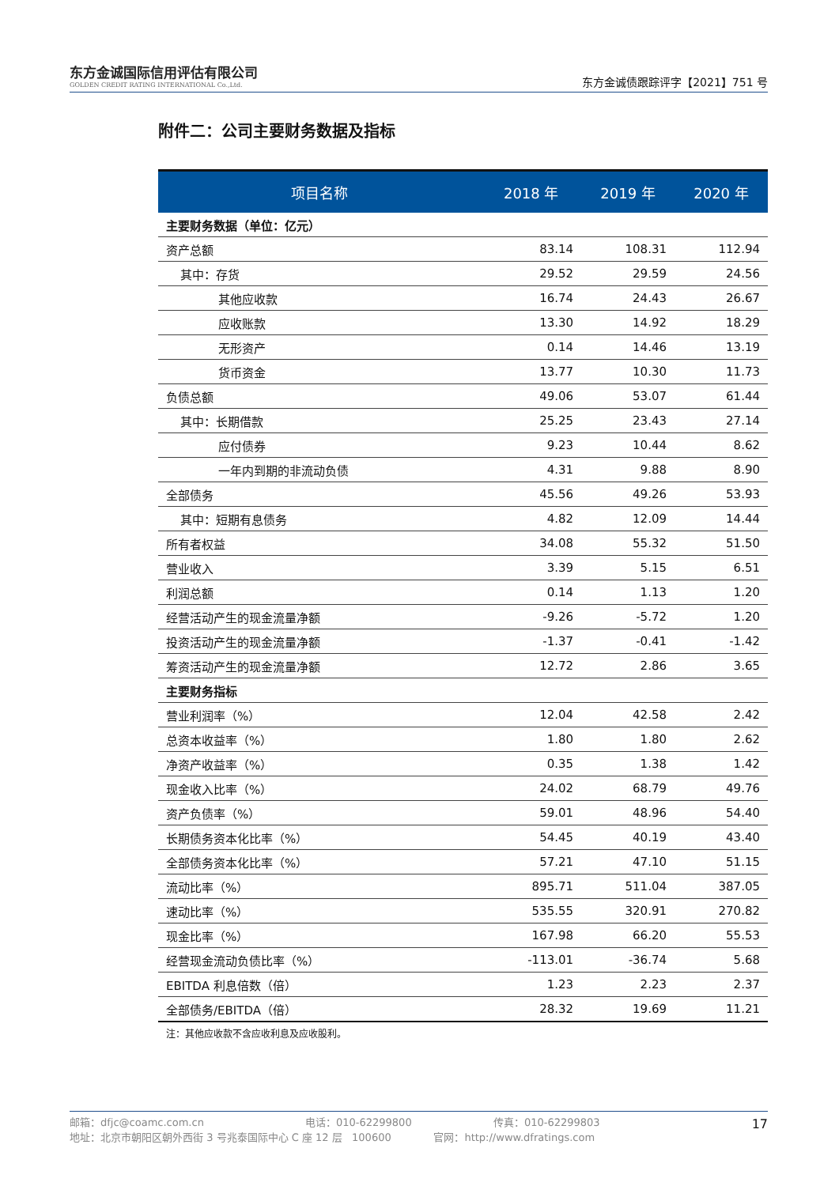东方金诚国际信用评估有限公司
GOLDEN CREDIT RATING INTERNATIONAL Co.,Ltd.
东方金诚债跟踪评字【2021】751 号
附件二：公司主要财务数据及指标
| 项目名称 | 2018 年 | 2019 年 | 2020 年 |
| --- | --- | --- | --- |
| 主要财务数据（单位：亿元） | | | |
| 资产总额 | 83.14 | 108.31 | 112.94 |
| 其中：存货 | 29.52 | 29.59 | 24.56 |
| 其他应收款 | 16.74 | 24.43 | 26.67 |
| 应收账款 | 13.30 | 14.92 | 18.29 |
| 无形资产 | 0.14 | 14.46 | 13.19 |
| 货币资金 | 13.77 | 10.30 | 11.73 |
| 负债总额 | 49.06 | 53.07 | 61.44 |
| 其中：长期借款 | 25.25 | 23.43 | 27.14 |
| 应付债券 | 9.23 | 10.44 | 8.62 |
| 一年内到期的非流动负债 | 4.31 | 9.88 | 8.90 |
| 全部债务 | 45.56 | 49.26 | 53.93 |
| 其中：短期有息债务 | 4.82 | 12.09 | 14.44 |
| 所有者权益 | 34.08 | 55.32 | 51.50 |
| 营业收入 | 3.39 | 5.15 | 6.51 |
| 利润总额 | 0.14 | 1.13 | 1.20 |
| 经营活动产生的现金流量净额 | -9.26 | -5.72 | 1.20 |
| 投资活动产生的现金流量净额 | -1.37 | -0.41 | -1.42 |
| 筹资活动产生的现金流量净额 | 12.72 | 2.86 | 3.65 |
| 主要财务指标 | | | |
| 营业利润率（%） | 12.04 | 42.58 | 2.42 |
| 总资本收益率（%） | 1.80 | 1.80 | 2.62 |
| 净资产收益率（%） | 0.35 | 1.38 | 1.42 |
| 现金收入比率（%） | 24.02 | 68.79 | 49.76 |
| 资产负债率（%） | 59.01 | 48.96 | 54.40 |
| 长期债务资本化比率（%） | 54.45 | 40.19 | 43.40 |
| 全部债务资本化比率（%） | 57.21 | 47.10 | 51.15 |
| 流动比率（%） | 895.71 | 511.04 | 387.05 |
| 速动比率（%） | 535.55 | 320.91 | 270.82 |
| 现金比率（%） | 167.98 | 66.20 | 55.53 |
| 经营现金流动负债比率（%） | -113.01 | -36.74 | 5.68 |
| EBITDA 利息倍数（倍） | 1.23 | 2.23 | 2.37 |
| 全部债务/EBITDA（倍） | 28.32 | 19.69 | 11.21 |
注：其他应收款不含应收利息及应收股利。
邮箱：dfjc@coamc.com.cn 电话：010-62299800 传真：010-62299803
地址：北京市朝阳区朝外西街 3 号兆泰国际中心 C 座 12 层 100600 官网：http://www.dfratings.com
17